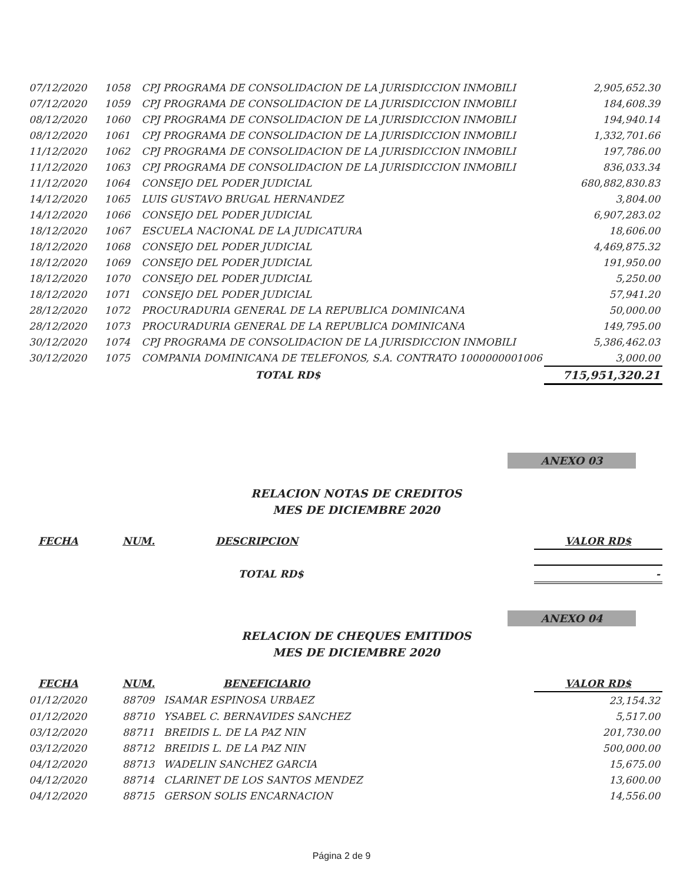| 07/12/2020 | 1058 | CPJ PROGRAMA DE CONSOLIDACION DE LA JURISDICCION INMOBILI | 2,905,652.30 |
| 07/12/2020 | 1059 | CPJ PROGRAMA DE CONSOLIDACION DE LA JURISDICCION INMOBILI | 184,608.39 |
| 08/12/2020 | 1060 | CPJ PROGRAMA DE CONSOLIDACION DE LA JURISDICCION INMOBILI | 194,940.14 |
| 08/12/2020 | 1061 | CPJ PROGRAMA DE CONSOLIDACION DE LA JURISDICCION INMOBILI | 1,332,701.66 |
| 11/12/2020 | 1062 | CPJ PROGRAMA DE CONSOLIDACION DE LA JURISDICCION INMOBILI | 197,786.00 |
| 11/12/2020 | 1063 | CPJ PROGRAMA DE CONSOLIDACION DE LA JURISDICCION INMOBILI | 836,033.34 |
| 11/12/2020 | 1064 | CONSEJO DEL PODER JUDICIAL | 680,882,830.83 |
| 14/12/2020 | 1065 | LUIS GUSTAVO BRUGAL HERNANDEZ | 3,804.00 |
| 14/12/2020 | 1066 | CONSEJO DEL PODER JUDICIAL | 6,907,283.02 |
| 18/12/2020 | 1067 | ESCUELA NACIONAL DE LA JUDICATURA | 18,606.00 |
| 18/12/2020 | 1068 | CONSEJO DEL PODER JUDICIAL | 4,469,875.32 |
| 18/12/2020 | 1069 | CONSEJO DEL PODER JUDICIAL | 191,950.00 |
| 18/12/2020 | 1070 | CONSEJO DEL PODER JUDICIAL | 5,250.00 |
| 18/12/2020 | 1071 | CONSEJO DEL PODER JUDICIAL | 57,941.20 |
| 28/12/2020 | 1072 | PROCURADURIA GENERAL DE LA REPUBLICA DOMINICANA | 50,000.00 |
| 28/12/2020 | 1073 | PROCURADURIA GENERAL DE LA REPUBLICA DOMINICANA | 149,795.00 |
| 30/12/2020 | 1074 | CPJ PROGRAMA DE CONSOLIDACION DE LA JURISDICCION INMOBILI | 5,386,462.03 |
| 30/12/2020 | 1075 | COMPANIA DOMINICANA DE TELEFONOS, S.A. CONTRATO 1000000001006 | 3,000.00 |
| | | TOTAL RD$ | 715,951,320.21 |
ANEXO 03
RELACION NOTAS DE CREDITOS
MES DE DICIEMBRE 2020
| FECHA | NUM. | DESCRIPCION | VALOR RD$ |
| --- | --- | --- | --- |
| TOTAL RD$ | | | - |
ANEXO 04
RELACION DE CHEQUES EMITIDOS
MES DE DICIEMBRE 2020
| FECHA | NUM. | BENEFICIARIO | VALOR RD$ |
| --- | --- | --- | --- |
| 01/12/2020 | 88709 | ISAMAR ESPINOSA URBAEZ | 23,154.32 |
| 01/12/2020 | 88710 | YSABEL C. BERNAVIDES SANCHEZ | 5,517.00 |
| 03/12/2020 | 88711 | BREIDIS L. DE LA PAZ NIN | 201,730.00 |
| 03/12/2020 | 88712 | BREIDIS L. DE LA PAZ NIN | 500,000.00 |
| 04/12/2020 | 88713 | WADELIN SANCHEZ GARCIA | 15,675.00 |
| 04/12/2020 | 88714 | CLARINET DE LOS SANTOS MENDEZ | 13,600.00 |
| 04/12/2020 | 88715 | GERSON SOLIS ENCARNACION | 14,556.00 |
Página 2 de 9